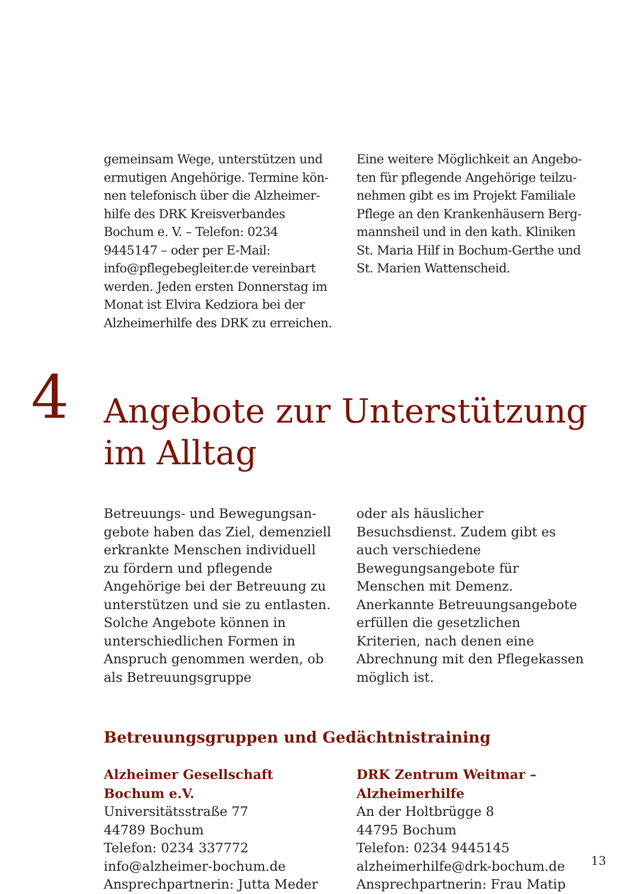gemeinsam Wege, unterstützen und ermutigen Angehörige. Termine kön­nen telefonisch über die Alzheimer­hilfe des DRK Kreisverbandes Bochum e. V. – Telefon: 0234 9445147 – oder per E-Mail: info@pflegebegleiter.de verein­bart werden. Jeden ersten Donnerstag im Monat ist Elvira Kedziora bei der Alzheimerhilfe des DRK zu erreichen.
Eine weitere Möglichkeit an Angebo­ten für pflegende Angehörige teilzu­nehmen gibt es im Projekt Familiale Pflege an den Krankenhäusern Berg­mannsheil und in den kath. Kliniken St. Maria Hilf in Bochum-Gerthe und St. Marien Wattenscheid.
4
Angebote zur Unterstützung
im Alltag
Betreuungs- und Bewegungsan­gebote haben das Ziel, demenziell erkrankte Menschen individuell zu fördern und pflegende Angehörige bei der Betreuung zu unterstützen und sie zu entlasten. Solche Ange­bote können in unterschiedlichen Formen in Anspruch genommen werden, ob als Betreuungsgruppe
oder als häuslicher Besuchsdienst. Zudem gibt es auch verschiedene Bewegungsangebote für Menschen mit Demenz. Anerkannte Betreu­ungsangebote erfüllen die gesetz­lichen Kriterien, nach denen eine Abrechnung mit den Pflegekassen möglich ist.
Betreuungsgruppen und Gedächtnistraining
Alzheimer Gesellschaft Bochum e.V.
Universitätsstraße 77
44789 Bochum
Telefon: 0234 337772
info@alzheimer-bochum.de
Ansprechpartnerin: Jutta Meder
DRK Zentrum Weitmar –
Alzheimerhilfe
An der Holtbrügge 8
44795 Bochum
Telefon: 0234 9445145
alzheimerhilfe@drk-bochum.de
Ansprechpartnerin: Frau Matip
13